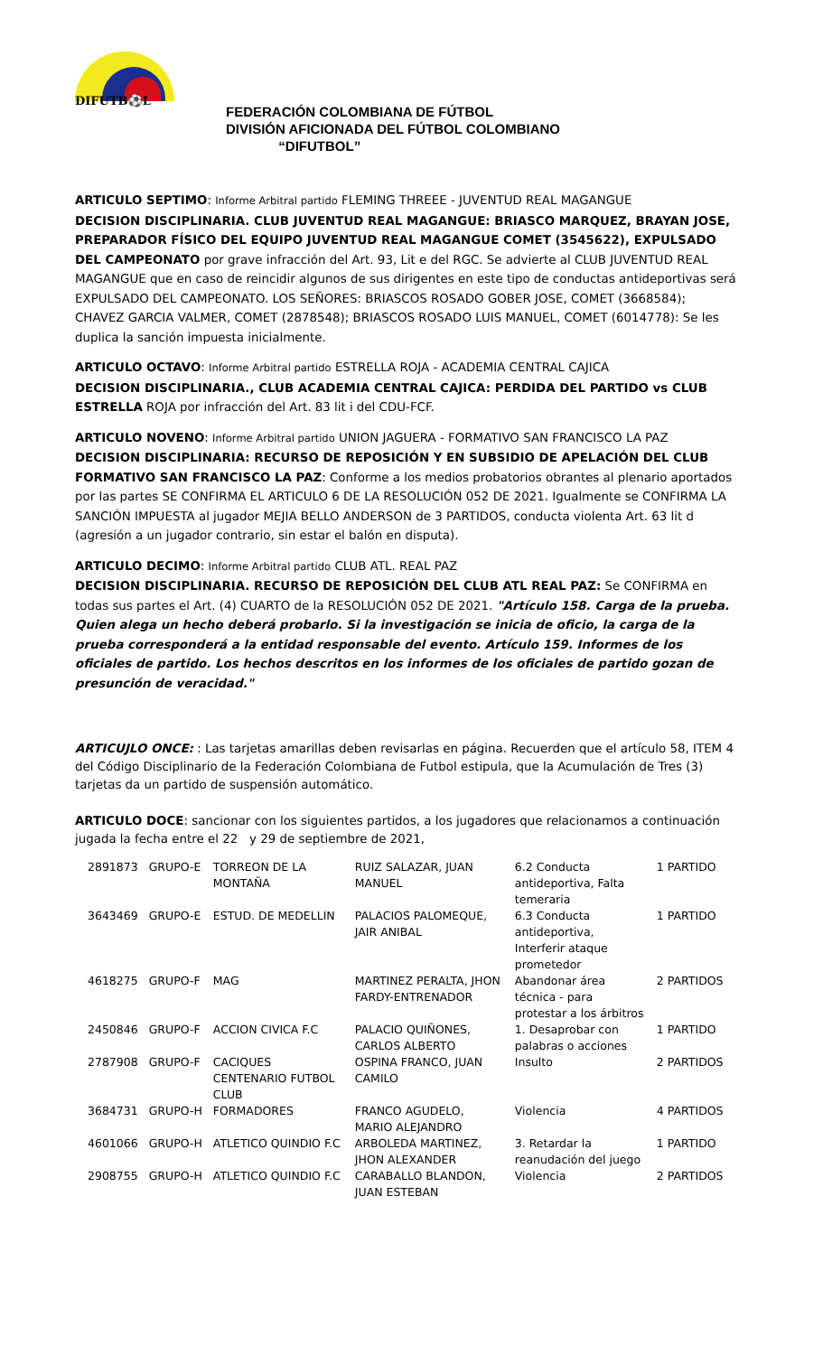DIFUTB⚽L
FEDERACIÓN COLOMBIANA DE FÚTBOL
DIVISIÓN AFICIONADA DEL FÚTBOL COLOMBIANO
“DIFUTBOL”
ARTICULO SEPTIMO: Informe Arbitral partido FLEMING THREEE - JUVENTUD REAL MAGANGUE
DECISION DISCIPLINARIA. CLUB JUVENTUD REAL MAGANGUE: BRIASCO MARQUEZ, BRAYAN JOSE, PREPARADOR FÍSICO DEL EQUIPO JUVENTUD REAL MAGANGUE COMET (3545622), EXPULSADO DEL CAMPEONATO por grave infracción del Art. 93, Lit e del RGC. Se advierte al CLUB JUVENTUD REAL MAGANGUE que en caso de reincidir algunos de sus dirigentes en este tipo de conductas antideportivas será EXPULSADO DEL CAMPEONATO. LOS SEÑORES: BRIASCOS ROSADO GOBER JOSE, COMET (3668584); CHAVEZ GARCIA VALMER, COMET (2878548); BRIASCOS ROSADO LUIS MANUEL, COMET (6014778): Se les duplica la sanción impuesta inicialmente.
ARTICULO OCTAVO: Informe Arbitral partido ESTRELLA ROJA - ACADEMIA CENTRAL CAJICA
DECISION DISCIPLINARIA., CLUB ACADEMIA CENTRAL CAJICA: PERDIDA DEL PARTIDO vs CLUB ESTRELLA ROJA por infracción del Art. 83 lit i del CDU-FCF.
ARTICULO NOVENO: Informe Arbitral partido UNION JAGUERA - FORMATIVO SAN FRANCISCO LA PAZ
DECISION DISCIPLINARIA: RECURSO DE REPOSICIÓN Y EN SUBSIDIO DE APELACIÓN DEL CLUB FORMATIVO SAN FRANCISCO LA PAZ: Conforme a los medios probatorios obrantes al plenario aportados por las partes SE CONFIRMA EL ARTICULO 6 DE LA RESOLUCIÓN 052 DE 2021. Igualmente se CONFIRMA LA SANCIÓN IMPUESTA al jugador MEJIA BELLO ANDERSON de 3 PARTIDOS, conducta violenta Art. 63 lit d (agresión a un jugador contrario, sin estar el balón en disputa).
ARTICULO DECIMO: Informe Arbitral partido CLUB ATL. REAL PAZ
DECISION DISCIPLINARIA. RECURSO DE REPOSICIÓN DEL CLUB ATL REAL PAZ: Se CONFIRMA en todas sus partes el Art. (4) CUARTO de la RESOLUCIÓN 052 DE 2021. "Artículo 158. Carga de la prueba. Quien alega un hecho deberá probarlo. Si la investigación se inicia de oficio, la carga de la prueba corresponderá a la entidad responsable del evento. Artículo 159. Informes de los oficiales de partido. Los hechos descritos en los informes de los oficiales de partido gozan de presunción de veracidad."
ARTICUJLO ONCE: : Las tarjetas amarillas deben revisarlas en página. Recuerden que el artículo 58, ITEM 4 del Código Disciplinario de la Federación Colombiana de Futbol estipula, que la Acumulación de Tres (3) tarjetas da un partido de suspensión automático.
ARTICULO DOCE: sancionar con los siguientes partidos, a los jugadores que relacionamos a continuación jugada la fecha entre el 22 y 29 de septiembre de 2021,
| 2891873 | GRUPO-E | TORREON DE LA MONTAÑA | RUIZ SALAZAR, JUAN MANUEL | 6.2 Conducta antideportiva, Falta temeraria | 1 PARTIDO |
| 3643469 | GRUPO-E | ESTUD. DE MEDELLIN | PALACIOS PALOMEQUE, JAIR ANIBAL | 6.3 Conducta antideportiva, Interferir ataque prometedor | 1 PARTIDO |
| 4618275 | GRUPO-F | MAG | MARTINEZ PERALTA, JHON FARDY-ENTRENADOR | Abandonar área técnica - para protestar a los árbitros | 2 PARTIDOS |
| 2450846 | GRUPO-F | ACCION CIVICA F.C | PALACIO QUIÑONES, CARLOS ALBERTO | 1. Desaprobar con palabras o acciones | 1 PARTIDO |
| 2787908 | GRUPO-F | CACIQUES CENTENARIO FUTBOL CLUB | OSPINA FRANCO, JUAN CAMILO | Insulto | 2 PARTIDOS |
| 3684731 | GRUPO-H | FORMADORES | FRANCO AGUDELO, MARIO ALEJANDRO | Violencia | 4 PARTIDOS |
| 4601066 | GRUPO-H | ATLETICO QUINDIO F.C | ARBOLEDA MARTINEZ, JHON ALEXANDER | 3. Retardar la reanudación del juego | 1 PARTIDO |
| 2908755 | GRUPO-H | ATLETICO QUINDIO F.C | CARABALLO BLANDON, JUAN ESTEBAN | Violencia | 2 PARTIDOS |